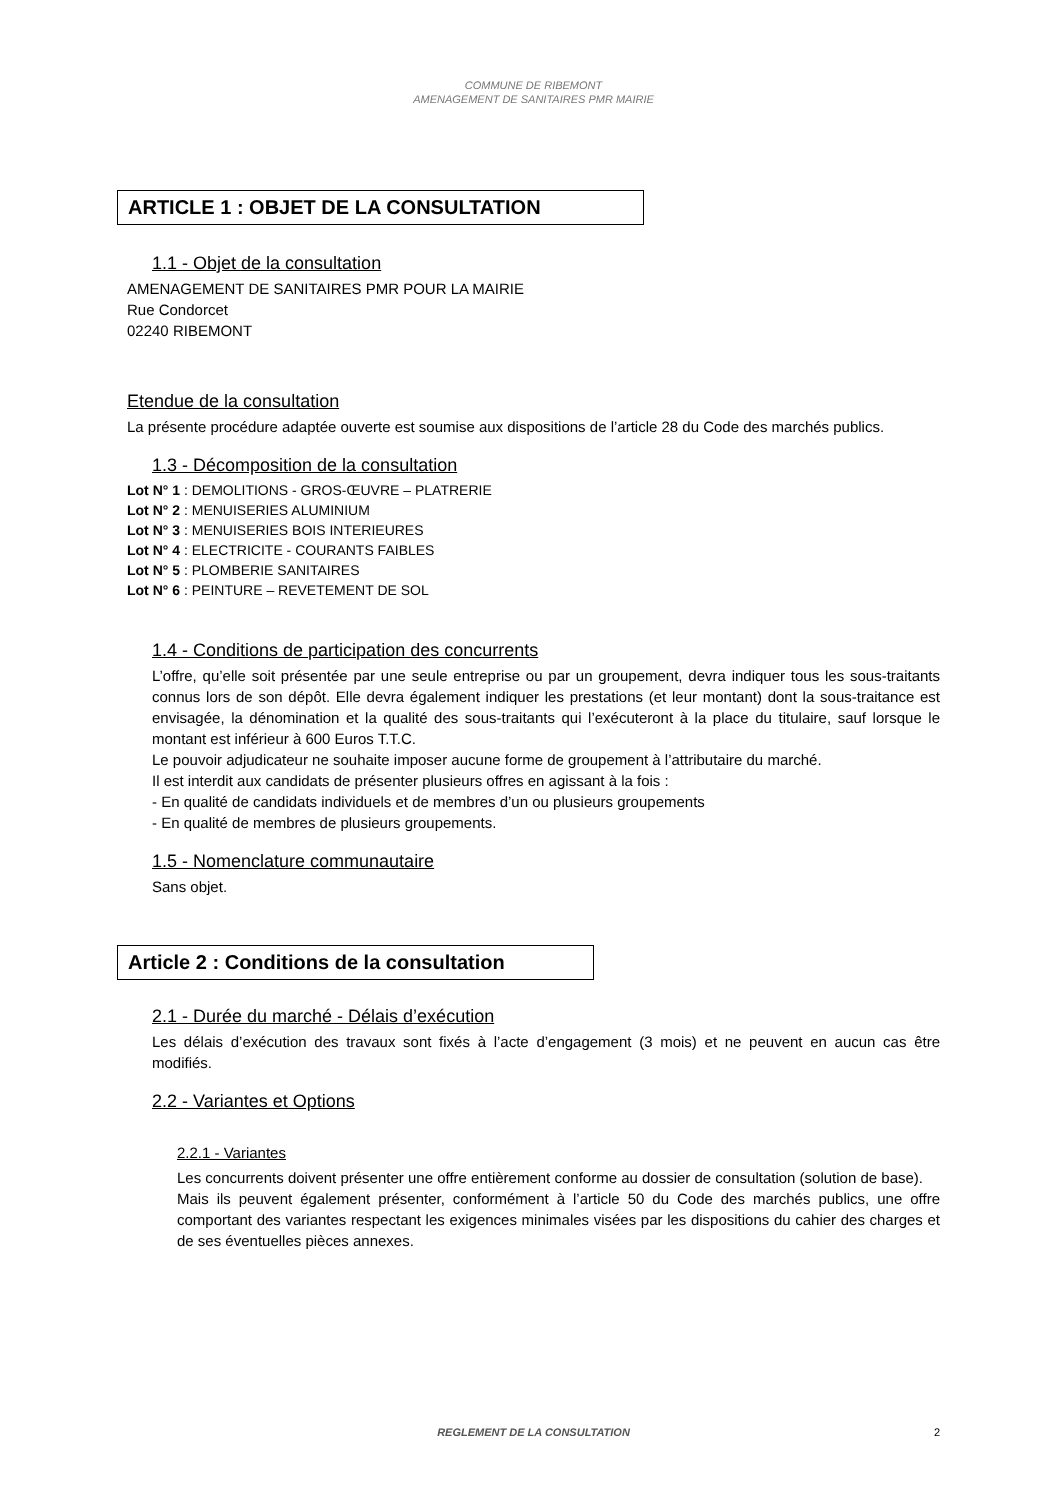COMMUNE DE RIBEMONT
AMENAGEMENT DE SANITAIRES PMR MAIRIE
ARTICLE 1 : OBJET DE LA CONSULTATION
1.1 - Objet de la consultation
AMENAGEMENT DE SANITAIRES PMR POUR LA MAIRIE
Rue Condorcet
02240 RIBEMONT
Etendue de la consultation
La présente procédure adaptée ouverte est soumise aux dispositions de l’article 28 du Code des marchés publics.
1.3 - Décomposition de la consultation
Lot N° 1 : DEMOLITIONS - GROS-ŒUVRE – PLATRERIE
Lot N° 2 : MENUISERIES ALUMINIUM
Lot N° 3 : MENUISERIES BOIS INTERIEURES
Lot N° 4 : ELECTRICITE - COURANTS FAIBLES
Lot N° 5 : PLOMBERIE SANITAIRES
Lot N° 6 : PEINTURE – REVETEMENT DE SOL
1.4 - Conditions de participation des concurrents
L’offre, qu’elle soit présentée par une seule entreprise ou par un groupement, devra indiquer tous les sous-traitants connus lors de son dépôt. Elle devra également indiquer les prestations (et leur montant) dont la sous-traitance est envisagée, la dénomination et la qualité des sous-traitants qui l’exécuteront à la place du titulaire, sauf lorsque le montant est inférieur à 600 Euros T.T.C.
Le pouvoir adjudicateur ne souhaite imposer aucune forme de groupement à l’attributaire du marché.
Il est interdit aux candidats de présenter plusieurs offres en agissant à la fois :
- En qualité de candidats individuels et de membres d’un ou plusieurs groupements
- En qualité de membres de plusieurs groupements.
1.5 - Nomenclature communautaire
Sans objet.
Article 2 : Conditions de la consultation
2.1 - Durée du marché - Délais d’exécution
Les délais d’exécution des travaux sont fixés à l’acte d’engagement (3 mois) et ne peuvent en aucun cas être modifiés.
2.2 - Variantes et Options
2.2.1 - Variantes
Les concurrents doivent présenter une offre entièrement conforme au dossier de consultation (solution de base).
Mais ils peuvent également présenter, conformément à l’article 50 du Code des marchés publics, une offre comportant des variantes respectant les exigences minimales visées par les dispositions du cahier des charges et de ses éventuelles pièces annexes.
REGLEMENT DE LA CONSULTATION
2